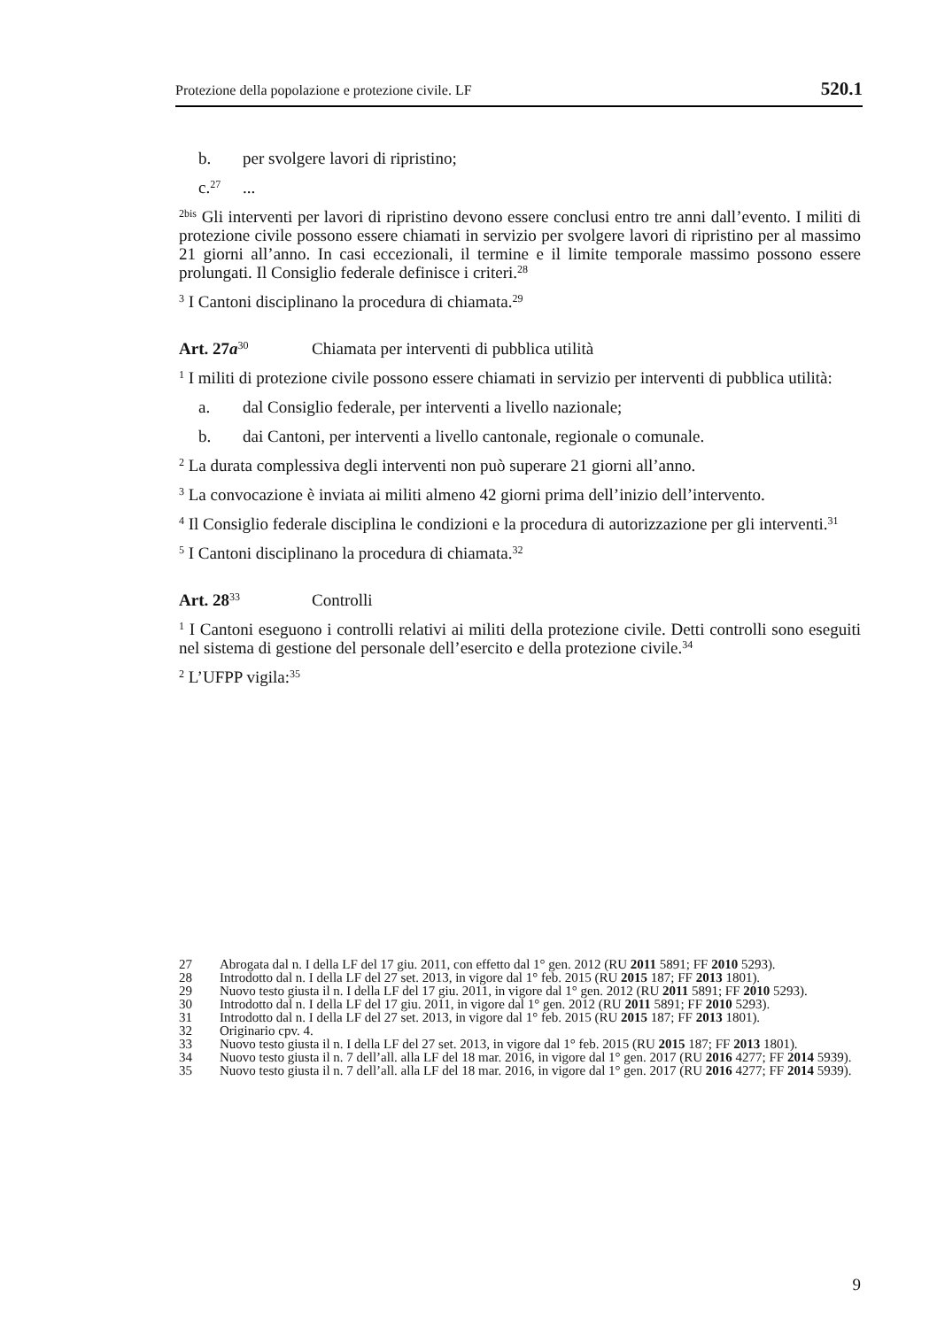Protezione della popolazione e protezione civile. LF 520.1
b. per svolgere lavori di ripristino;
c.<sup>27</sup>...
<sup>2bis</sup> Gli interventi per lavori di ripristino devono essere conclusi entro tre anni dall’evento. I militi di protezione civile possono essere chiamati in servizio per svolgere lavori di ripristino per al massimo 21 giorni all’anno. In casi eccezionali, il termine e il limite temporale massimo possono essere prolungati. Il Consiglio federale definisce i criteri.<sup>28</sup>
<sup>3</sup> I Cantoni disciplinano la procedura di chiamata.<sup>29</sup>
Art. 27a<sup>30</sup> Chiamata per interventi di pubblica utilità
<sup>1</sup> I militi di protezione civile possono essere chiamati in servizio per interventi di pubblica utilità:
a. dal Consiglio federale, per interventi a livello nazionale;
b. dai Cantoni, per interventi a livello cantonale, regionale o comunale.
<sup>2</sup> La durata complessiva degli interventi non può superare 21 giorni all’anno.
<sup>3</sup> La convocazione è inviata ai militi almeno 42 giorni prima dell’inizio dell’intervento.
<sup>4</sup> Il Consiglio federale disciplina le condizioni e la procedura di autorizzazione per gli interventi.<sup>31</sup>
<sup>5</sup> I Cantoni disciplinano la procedura di chiamata.<sup>32</sup>
Art. 28<sup>33</sup> Controlli
<sup>1</sup> I Cantoni eseguono i controlli relativi ai militi della protezione civile. Detti controlli sono eseguiti nel sistema di gestione del personale dell’esercito e della protezione civile.<sup>34</sup>
<sup>2</sup> L’UFPP vigila:<sup>35</sup>
27 Abrogata dal n. I della LF del 17 giu. 2011, con effetto dal 1° gen. 2012 (RU 2011 5891; FF 2010 5293).
28 Introdotto dal n. I della LF del 27 set. 2013, in vigore dal 1° feb. 2015 (RU 2015 187; FF 2013 1801).
29 Nuovo testo giusta il n. I della LF del 17 giu. 2011, in vigore dal 1° gen. 2012 (RU 2011 5891; FF 2010 5293).
30 Introdotto dal n. I della LF del 17 giu. 2011, in vigore dal 1° gen. 2012 (RU 2011 5891; FF 2010 5293).
31 Introdotto dal n. I della LF del 27 set. 2013, in vigore dal 1° feb. 2015 (RU 2015 187; FF 2013 1801).
32 Originario cpv. 4.
33 Nuovo testo giusta il n. I della LF del 27 set. 2013, in vigore dal 1° feb. 2015 (RU 2015 187; FF 2013 1801).
34 Nuovo testo giusta il n. 7 dell’all. alla LF del 18 mar. 2016, in vigore dal 1° gen. 2017 (RU 2016 4277; FF 2014 5939).
35 Nuovo testo giusta il n. 7 dell’all. alla LF del 18 mar. 2016, in vigore dal 1° gen. 2017 (RU 2016 4277; FF 2014 5939).
9